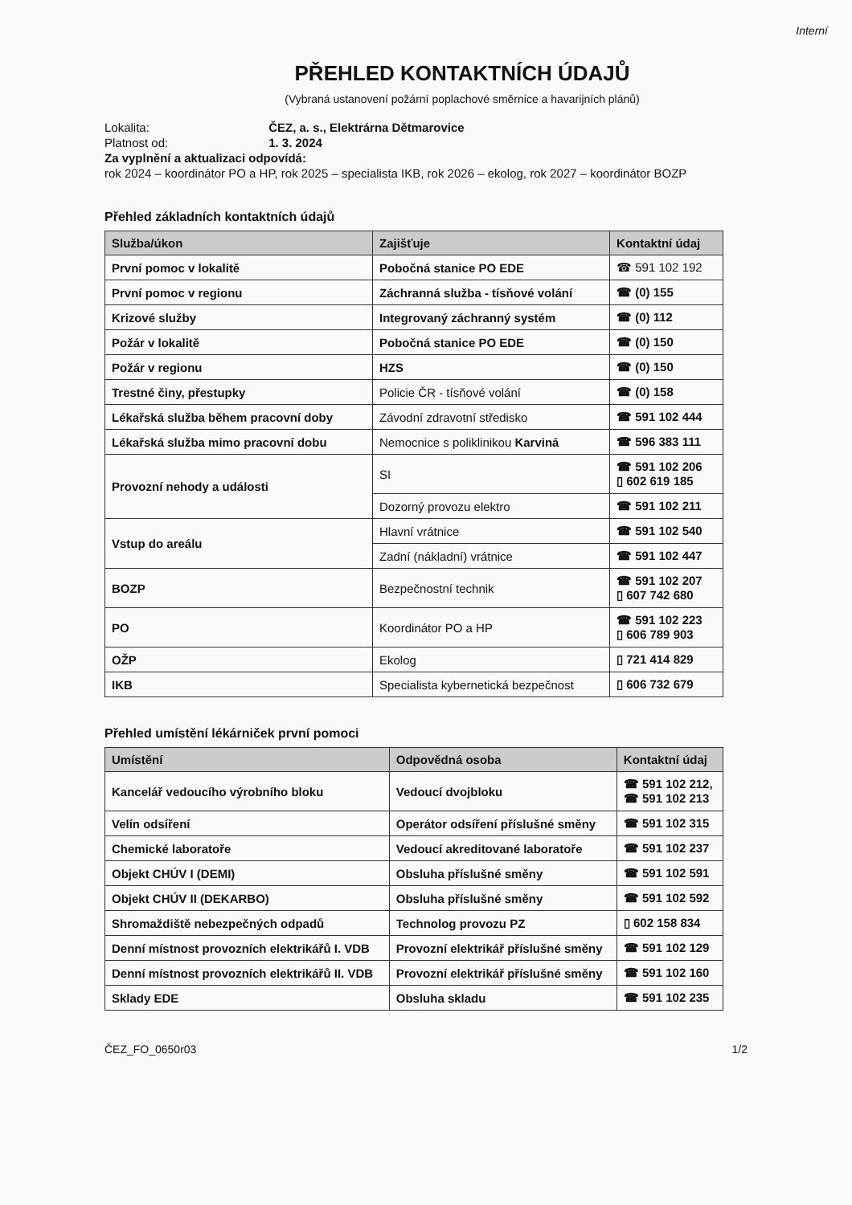Interní
PŘEHLED KONTAKTNÍCH ÚDAJŮ
(Vybraná ustanovení požární poplachové směrnice a havarijních plánů)
Lokalita: ČEZ, a. s., Elektrárna Dětmarovice
Platnost od: 1. 3. 2024
Za vyplnění a aktualizaci odpovídá:
rok 2024 – koordinátor PO a HP, rok 2025 – specialista IKB, rok 2026 – ekolog, rok 2027 – koordinátor BOZP
Přehled základních kontaktních údajů
| Služba/úkon | Zajišťuje | Kontaktní údaj |
| --- | --- | --- |
| První pomoc v lokalitě | Pobočná stanice PO EDE | ☎ 591 102 192 |
| První pomoc v regionu | Záchranná služba - tísňové volání | ☎ (0) 155 |
| Krizové služby | Integrovaný záchranný systém | ☎ (0) 112 |
| Požár v lokalitě | Pobočná stanice PO EDE | ☎ (0) 150 |
| Požár v regionu | HZS | ☎ (0) 150 |
| Trestné činy, přestupky | Policie ČR - tísňové volání | ☎ (0) 158 |
| Lékařská služba během pracovní doby | Závodní zdravotní středisko | ☎ 591 102 444 |
| Lékařská služba mimo pracovní dobu | Nemocnice s poliklinikou Karviná | ☎ 596 383 111 |
| Provozní nehody a události | SI | ☎ 591 102 206 ▯ 602 619 185 |
| | Dozorný provozu elektro | ☎ 591 102 211 |
| Vstup do areálu | Hlavní vrátnice | ☎ 591 102 540 |
| | Zadní (nákladní) vrátnice | ☎ 591 102 447 |
| BOZP | Bezpečnostní technik | ☎ 591 102 207 ▯ 607 742 680 |
| PO | Koordinátor PO a HP | ☎ 591 102 223 ▯ 606 789 903 |
| OŽP | Ekolog | ▯ 721 414 829 |
| IKB | Specialista kybernetická bezpečnost | ▯ 606 732 679 |
Přehled umístění lékárniček první pomoci
| Umístění | Odpovědná osoba | Kontaktní údaj |
| --- | --- | --- |
| Kancelář vedoucího výrobního bloku | Vedoucí dvojbloku | ☎ 591 102 212, ☎ 591 102 213 |
| Velín odsíření | Operátor odsíření příslušné směny | ☎ 591 102 315 |
| Chemické laboratoře | Vedoucí akreditované laboratoře | ☎ 591 102 237 |
| Objekt CHÚV I (DEMI) | Obsluha příslušné směny | ☎ 591 102 591 |
| Objekt CHÚV II (DEKARBO) | Obsluha příslušné směny | ☎ 591 102 592 |
| Shromaždiště nebezpečných odpadů | Technolog provozu PZ | ▯ 602 158 834 |
| Denní místnost provozních elektrikářů I. VDB | Provozní elektrikář příslušné směny | ☎ 591 102 129 |
| Denní místnost provozních elektrikářů II. VDB | Provozní elektrikář příslušné směny | ☎ 591 102 160 |
| Sklady EDE | Obsluha skladu | ☎ 591 102 235 |
ČEZ_FO_0650r03 1/2